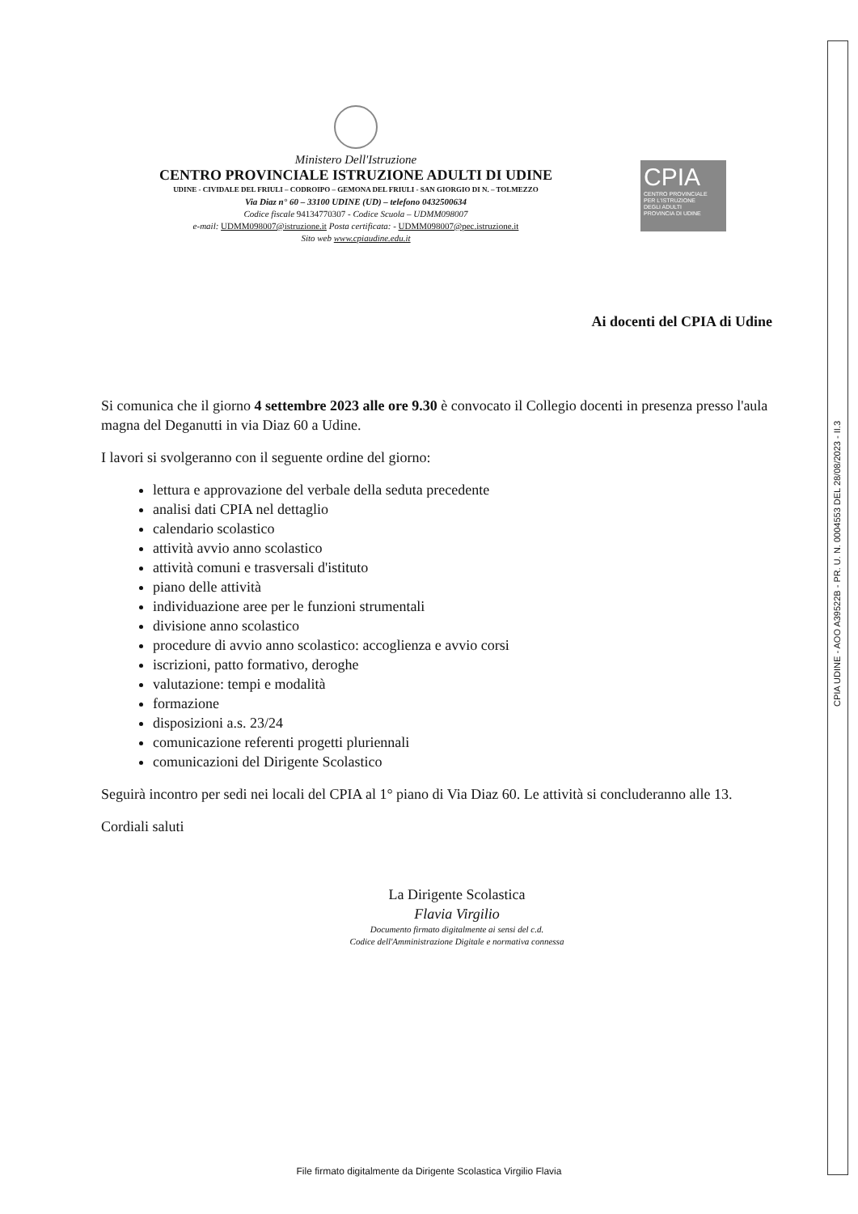CPIA UDINE - AOO A39522B - PR. U. N. 0004553 DEL 28/08/2023 - II.3
Ministero Dell'Istruzione
CENTRO PROVINCIALE ISTRUZIONE ADULTI DI UDINE
UDINE - CIVIDALE DEL FRIULI – CODROIPO – GEMONA DEL FRIULI - SAN GIORGIO DI N. – TOLMEZZO
Via Diaz n° 60 – 33100 UDINE (UD) – telefono 0432500634
Codice fiscale 94134770307 - Codice Scuola – UDMM098007
e-mail: UDMM098007@istruzione.it Posta certificata: - UDMM098007@pec.istruzione.it
Sito web www.cpiaudine.edu.it
CPIA
CENTRO PROVINCIALE
PER L'ISTRUZIONE
DEGLI ADULTI
PROVINCIA DI UDINE
Ai docenti del CPIA di Udine
Si comunica che il giorno 4 settembre 2023 alle ore 9.30 è convocato il Collegio docenti in presenza presso l'aula magna del Deganutti in via Diaz 60 a Udine.
I lavori si svolgeranno con il seguente ordine del giorno:
lettura e approvazione del verbale della seduta precedente
analisi dati CPIA nel dettaglio
calendario scolastico
attività avvio anno scolastico
attività comuni e trasversali d'istituto
piano delle attività
individuazione aree per le funzioni strumentali
divisione anno scolastico
procedure di avvio anno scolastico: accoglienza e avvio corsi
iscrizioni, patto formativo, deroghe
valutazione: tempi e modalità
formazione
disposizioni a.s. 23/24
comunicazione referenti progetti pluriennali
comunicazioni del Dirigente Scolastico
Seguirà incontro per sedi nei locali del CPIA al 1° piano di Via Diaz 60. Le attività si concluderanno alle 13.
Cordiali saluti
La Dirigente Scolastica
Flavia Virgilio
Documento firmato digitalmente ai sensi del c.d.
Codice dell'Amministrazione Digitale e normativa connessa
File firmato digitalmente da Dirigente Scolastica Virgilio Flavia